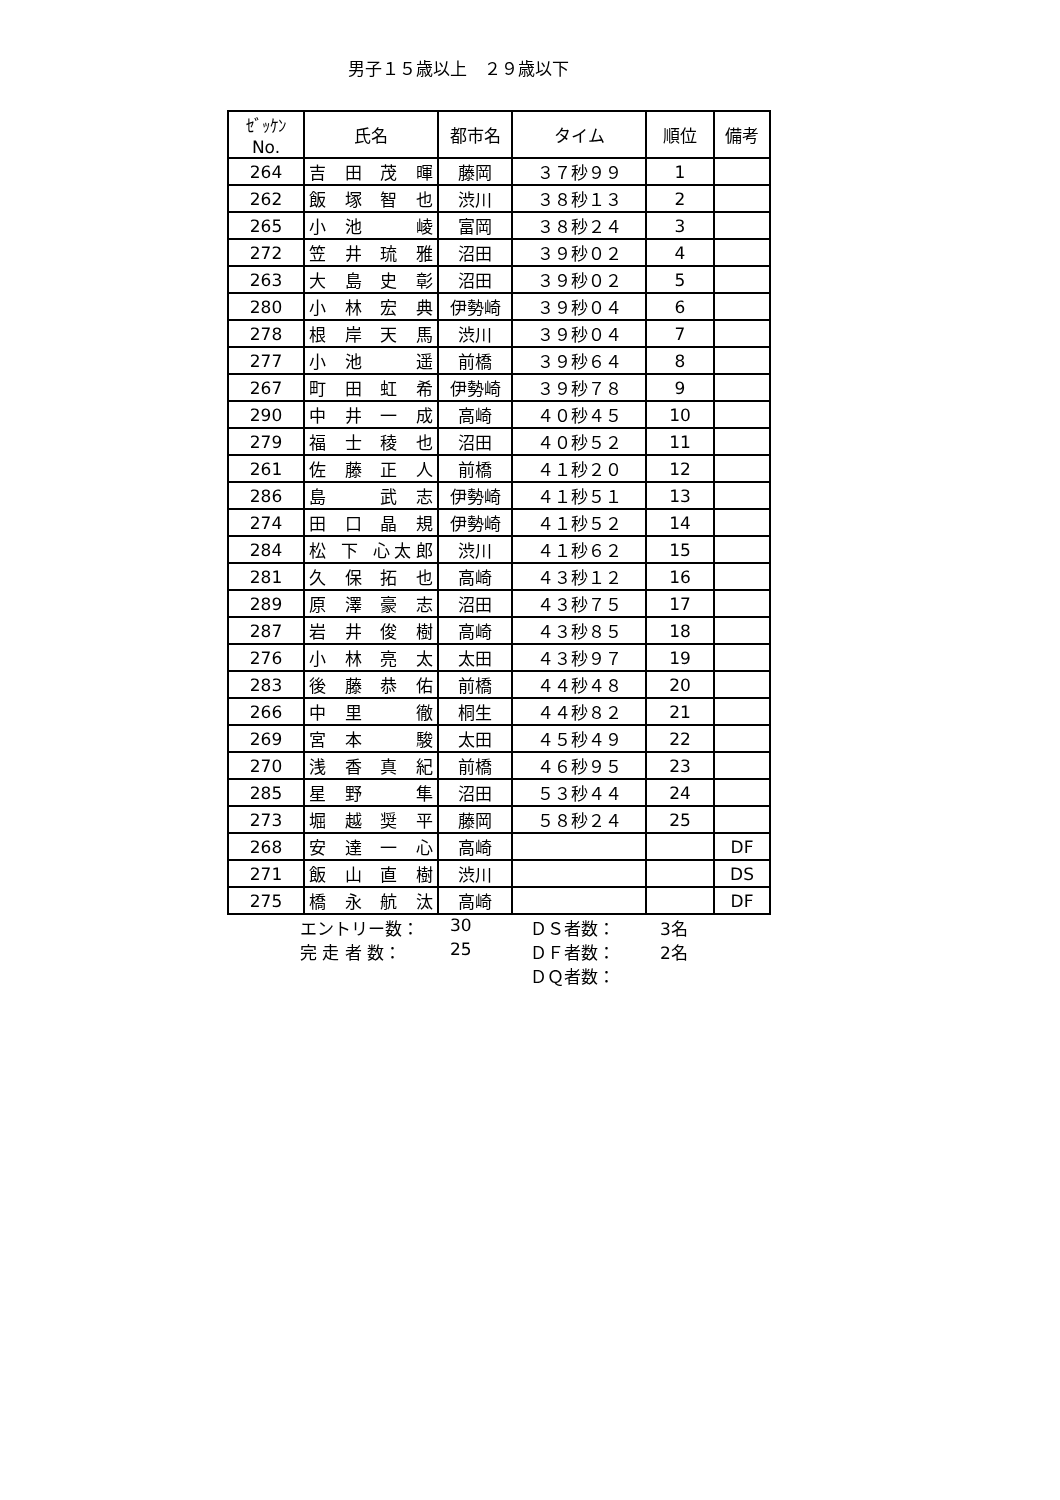男子１５歳以上　２９歳以下
| ｾﾞｯｹﾝNo. | 氏名 | 都市名 | タイム | 順位 | 備考 |
| --- | --- | --- | --- | --- | --- |
| 264 | 吉 田 茂 暉 | 藤岡 | ３７秒９９ | 1 | |
| 262 | 飯 塚 智 也 | 渋川 | ３８秒１３ | 2 | |
| 265 | 小 池 崚 | 富岡 | ３８秒２４ | 3 | |
| 272 | 笠 井 琉 雅 | 沼田 | ３９秒０２ | 4 | |
| 263 | 大 島 史 彰 | 沼田 | ３９秒０２ | 5 | |
| 280 | 小 林 宏 典 | 伊勢崎 | ３９秒０４ | 6 | |
| 278 | 根 岸 天 馬 | 渋川 | ３９秒０４ | 7 | |
| 277 | 小 池 遥 | 前橋 | ３９秒６４ | 8 | |
| 267 | 町 田 虹 希 | 伊勢崎 | ３９秒７８ | 9 | |
| 290 | 中 井 一 成 | 高崎 | ４０秒４５ | 10 | |
| 279 | 福 士 稜 也 | 沼田 | ４０秒５２ | 11 | |
| 261 | 佐 藤 正 人 | 前橋 | ４１秒２０ | 12 | |
| 286 | 島 武 志 | 伊勢崎 | ４１秒５１ | 13 | |
| 274 | 田 口 晶 規 | 伊勢崎 | ４１秒５２ | 14 | |
| 284 | 松 下 心太郎 | 渋川 | ４１秒６２ | 15 | |
| 281 | 久 保 拓 也 | 高崎 | ４３秒１２ | 16 | |
| 289 | 原 澤 豪 志 | 沼田 | ４３秒７５ | 17 | |
| 287 | 岩 井 俊 樹 | 高崎 | ４３秒８５ | 18 | |
| 276 | 小 林 亮 太 | 太田 | ４３秒９７ | 19 | |
| 283 | 後 藤 恭 佑 | 前橋 | ４４秒４８ | 20 | |
| 266 | 中 里 徹 | 桐生 | ４４秒８２ | 21 | |
| 269 | 宮 本 駿 | 太田 | ４５秒４９ | 22 | |
| 270 | 浅 香 真 紀 | 前橋 | ４６秒９５ | 23 | |
| 285 | 星 野 隼 | 沼田 | ５３秒４４ | 24 | |
| 273 | 堀 越 奨 平 | 藤岡 | ５８秒２４ | 25 | |
| 268 | 安 達 一 心 | 高崎 | | | DF |
| 271 | 飯 山 直 樹 | 渋川 | | | DS |
| 275 | 橋 永 航 汰 | 高崎 | | | DF |
エントリー数： 30 ＤＳ者数： 3名
完 走 者 数： 25 ＤＦ者数： 2名
ＤＱ者数：